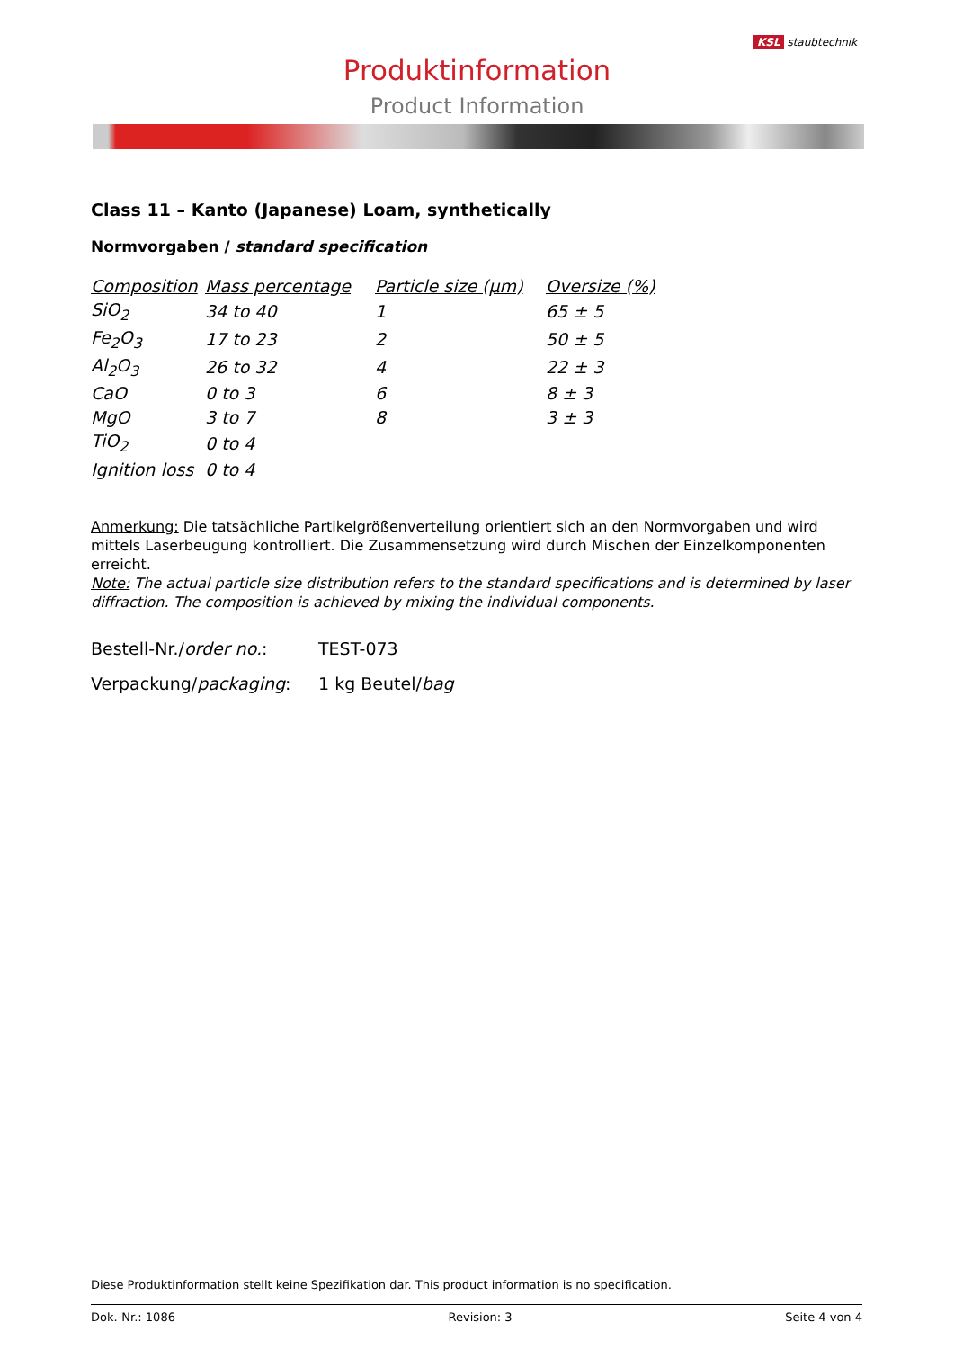Produktinformation
Product Information
KSL staubtechnik
Class 11 – Kanto (Japanese) Loam, synthetically
Normvorgaben / standard specification
| Composition | Mass percentage | Particle size (µm) | Oversize (%) |
| --- | --- | --- | --- |
| SiO<sub>2</sub> | 34 to 40 | 1 | 65 ± 5 |
| Fe<sub>2</sub>O<sub>3</sub> | 17 to 23 | 2 | 50 ± 5 |
| Al<sub>2</sub>O<sub>3</sub> | 26 to 32 | 4 | 22 ± 3 |
| CaO | 0 to 3 | 6 | 8 ± 3 |
| MgO | 3 to 7 | 8 | 3 ± 3 |
| TiO<sub>2</sub> | 0 to 4 | | |
| Ignition loss | 0 to 4 | | |
Anmerkung: Die tatsächliche Partikelgrößenverteilung orientiert sich an den Normvorgaben und wird mittels Laserbeugung kontrolliert. Die Zusammensetzung wird durch Mischen der Einzelkomponenten erreicht.
Note: The actual particle size distribution refers to the standard specifications and is determined by laser diffraction. The composition is achieved by mixing the individual components.
Bestell-Nr./order no.: TEST-073
Verpackung/packaging: 1 kg Beutel/bag
Diese Produktinformation stellt keine Spezifikation dar. This product information is no specification.
Dok.-Nr.: 1086 Revision: 3 Seite 4 von 4